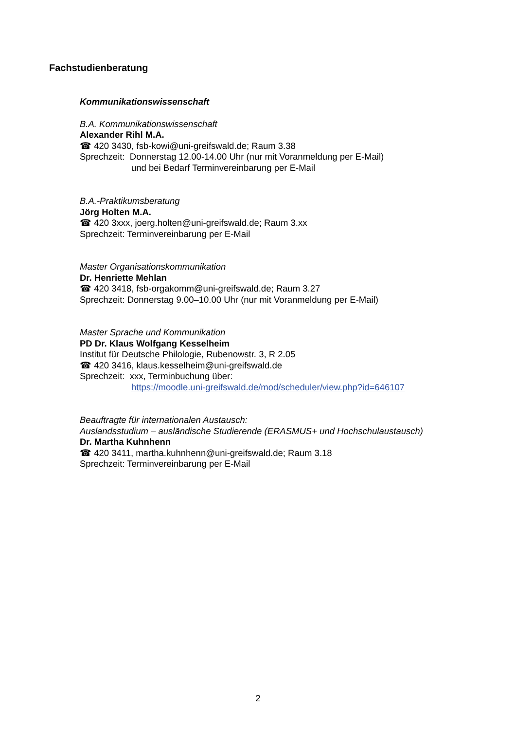Fachstudienberatung
Kommunikationswissenschaft
B.A. Kommunikationswissenschaft
Alexander Rihl M.A.
☎ 420 3430, fsb-kowi@uni-greifswald.de; Raum 3.38
Sprechzeit: Donnerstag 12.00-14.00 Uhr (nur mit Voranmeldung per E-Mail)
und bei Bedarf Terminvereinbarung per E-Mail
B.A.-Praktikumsberatung
Jörg Holten M.A.
☎ 420 3xxx, joerg.holten@uni-greifswald.de; Raum 3.xx
Sprechzeit: Terminvereinbarung per E-Mail
Master Organisationskommunikation
Dr. Henriette Mehlan
☎ 420 3418, fsb-orgakomm@uni-greifswald.de; Raum 3.27
Sprechzeit: Donnerstag 9.00–10.00 Uhr (nur mit Voranmeldung per E-Mail)
Master Sprache und Kommunikation
PD Dr. Klaus Wolfgang Kesselheim
Institut für Deutsche Philologie, Rubenowstr. 3, R 2.05
☎ 420 3416, klaus.kesselheim@uni-greifswald.de
Sprechzeit: xxx, Terminbuchung über:
https://moodle.uni-greifswald.de/mod/scheduler/view.php?id=646107
Beauftragte für internationalen Austausch:
Auslandsstudium – ausländische Studierende (ERASMUS+ und Hochschulaustausch)
Dr. Martha Kuhnhenn
☎ 420 3411, martha.kuhnhenn@uni-greifswald.de; Raum 3.18
Sprechzeit: Terminvereinbarung per E-Mail
2